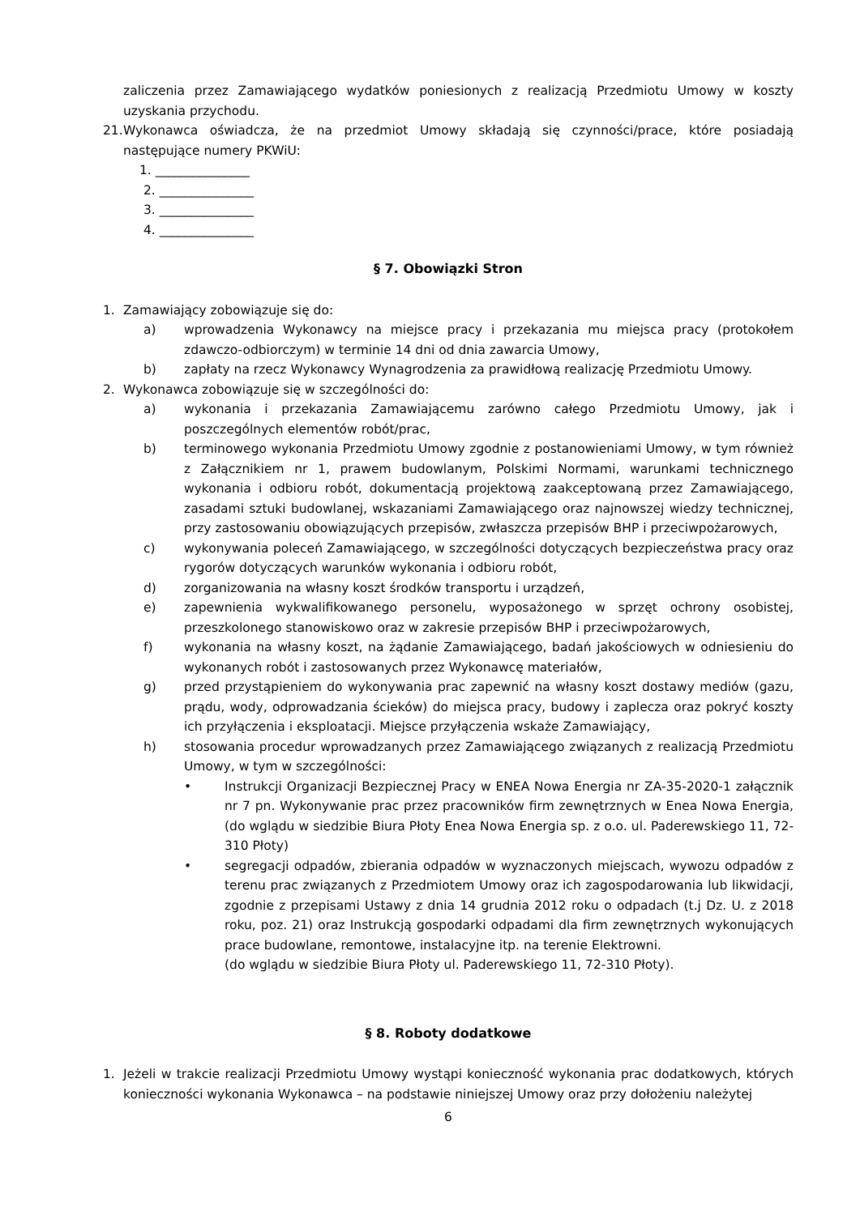zaliczenia przez Zamawiającego wydatków poniesionych z realizacją Przedmiotu Umowy w koszty uzyskania przychodu.
21. Wykonawca oświadcza, że na przedmiot Umowy składają się czynności/prace, które posiadają następujące numery PKWiU:
1. _______________
2. _______________
3. _______________
4. _______________
§ 7. Obowiązki Stron
1. Zamawiający zobowiązuje się do:
a) wprowadzenia Wykonawcy na miejsce pracy i przekazania mu miejsca pracy (protokołem zdawczo-odbiorczym) w terminie 14 dni od dnia zawarcia Umowy,
b) zapłaty na rzecz Wykonawcy Wynagrodzenia za prawidłową realizację Przedmiotu Umowy.
2. Wykonawca zobowiązuje się w szczególności do:
a) wykonania i przekazania Zamawiającemu zarówno całego Przedmiotu Umowy, jak i poszczególnych elementów robót/prac,
b) terminowego wykonania Przedmiotu Umowy zgodnie z postanowieniami Umowy, w tym również z Załącznikiem nr 1, prawem budowlanym, Polskimi Normami, warunkami technicznego wykonania i odbioru robót, dokumentacją projektową zaakceptowaną przez Zamawiającego, zasadami sztuki budowlanej, wskazaniami Zamawiającego oraz najnowszej wiedzy technicznej, przy zastosowaniu obowiązujących przepisów, zwłaszcza przepisów BHP i przeciwpożarowych,
c) wykonywania poleceń Zamawiającego, w szczególności dotyczących bezpieczeństwa pracy oraz rygorów dotyczących warunków wykonania i odbioru robót,
d) zorganizowania na własny koszt środków transportu i urządzeń,
e) zapewnienia wykwalifikowanego personelu, wyposażonego w sprzęt ochrony osobistej, przeszkolonego stanowiskowo oraz w zakresie przepisów BHP i przeciwpożarowych,
f) wykonania na własny koszt, na żądanie Zamawiającego, badań jakościowych w odniesieniu do wykonanych robót i zastosowanych przez Wykonawcę materiałów,
g) przed przystąpieniem do wykonywania prac zapewnić na własny koszt dostawy mediów (gazu, prądu, wody, odprowadzania ścieków) do miejsca pracy, budowy i zaplecza oraz pokryć koszty ich przyłączenia i eksploatacji. Miejsce przyłączenia wskaże Zamawiający,
h) stosowania procedur wprowadzanych przez Zamawiającego związanych z realizacją Przedmiotu Umowy, w tym w szczególności:
• Instrukcji Organizacji Bezpiecznej Pracy w ENEA Nowa Energia nr ZA-35-2020-1 załącznik nr 7 pn. Wykonywanie prac przez pracowników firm zewnętrznych w Enea Nowa Energia, (do wglądu w siedzibie Biura Płoty Enea Nowa Energia sp. z o.o. ul. Paderewskiego 11, 72-310 Płoty)
• segregacji odpadów, zbierania odpadów w wyznaczonych miejscach, wywozu odpadów z terenu prac związanych z Przedmiotem Umowy oraz ich zagospodarowania lub likwidacji, zgodnie z przepisami Ustawy z dnia 14 grudnia 2012 roku o odpadach (t.j Dz. U. z 2018 roku, poz. 21) oraz Instrukcją gospodarki odpadami dla firm zewnętrznych wykonujących prace budowlane, remontowe, instalacyjne itp. na terenie Elektrowni.
(do wglądu w siedzibie Biura Płoty ul. Paderewskiego 11, 72-310 Płoty).
§ 8. Roboty dodatkowe
1. Jeżeli w trakcie realizacji Przedmiotu Umowy wystąpi konieczność wykonania prac dodatkowych, których konieczności wykonania Wykonawca – na podstawie niniejszej Umowy oraz przy dołożeniu należytej
6